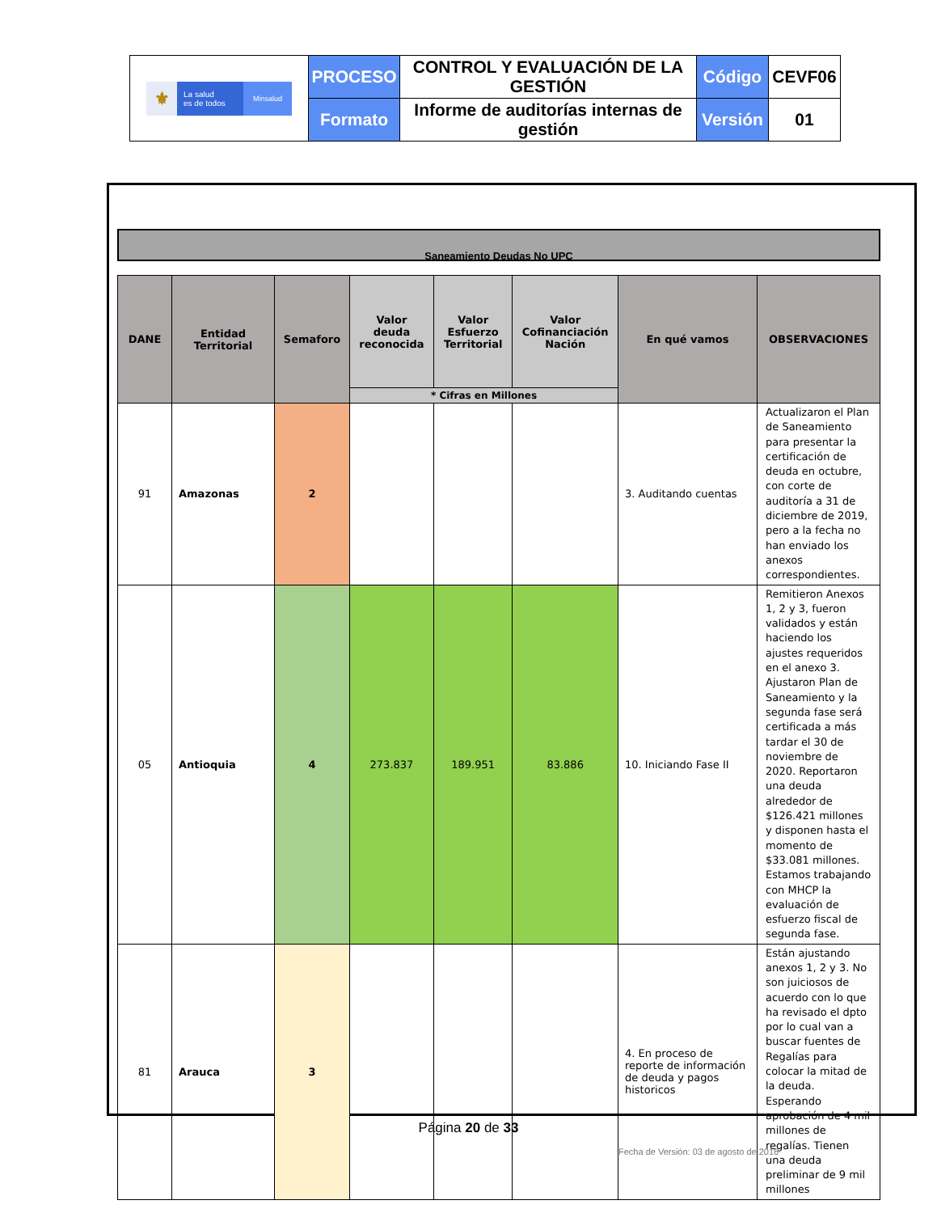| ⚜ La salud es de todos Minsalud | PROCESO | CONTROL Y EVALUACIÓN DE LA GESTIÓN | Código | CEVF06 |
| | Formato | Informe de auditorías internas de gestión | Versión | 01 |
Saneamiento Deudas No UPC
| DANE | Entidad Territorial | Semaforo | Valor deuda reconocida | Valor Esfuerzo Territorial | Valor Cofinanciación Nación | En qué vamos | OBSERVACIONES |
| --- | --- | --- | --- | --- | --- | --- | --- |
| | | | * Cifras en Millones | | | | |
| 91 | Amazonas | 2 | | | | 3. Auditando cuentas | Actualizaron el Plan de Saneamiento para presentar la certificación de deuda en octubre, con corte de auditoría a 31 de diciembre de 2019, pero a la fecha no han enviado los anexos correspondientes. |
| 05 | Antioquia | 4 | 273.837 | 189.951 | 83.886 | 10. Iniciando Fase II | Remitieron Anexos 1, 2 y 3, fueron validados y están haciendo los ajustes requeridos en el anexo 3. Ajustaron Plan de Saneamiento y la segunda fase será certificada a más tardar el 30 de noviembre de 2020. Reportaron una deuda alrededor de $126.421 millones y disponen hasta el momento de $33.081 millones. Estamos trabajando con MHCP la evaluación de esfuerzo fiscal de segunda fase. |
| 81 | Arauca | 3 | | | | 4. En proceso de reporte de información de deuda y pagos historicos | Están ajustando anexos 1, 2 y 3. No son juiciosos de acuerdo con lo que ha revisado el dpto por lo cual van a buscar fuentes de Regalías para colocar la mitad de la deuda. Esperando aprobación de 4 mil millones de regalías. Tienen una deuda preliminar de 9 mil millones |
Página 20 de 33
Fecha de Versión: 03 de agosto de 2016